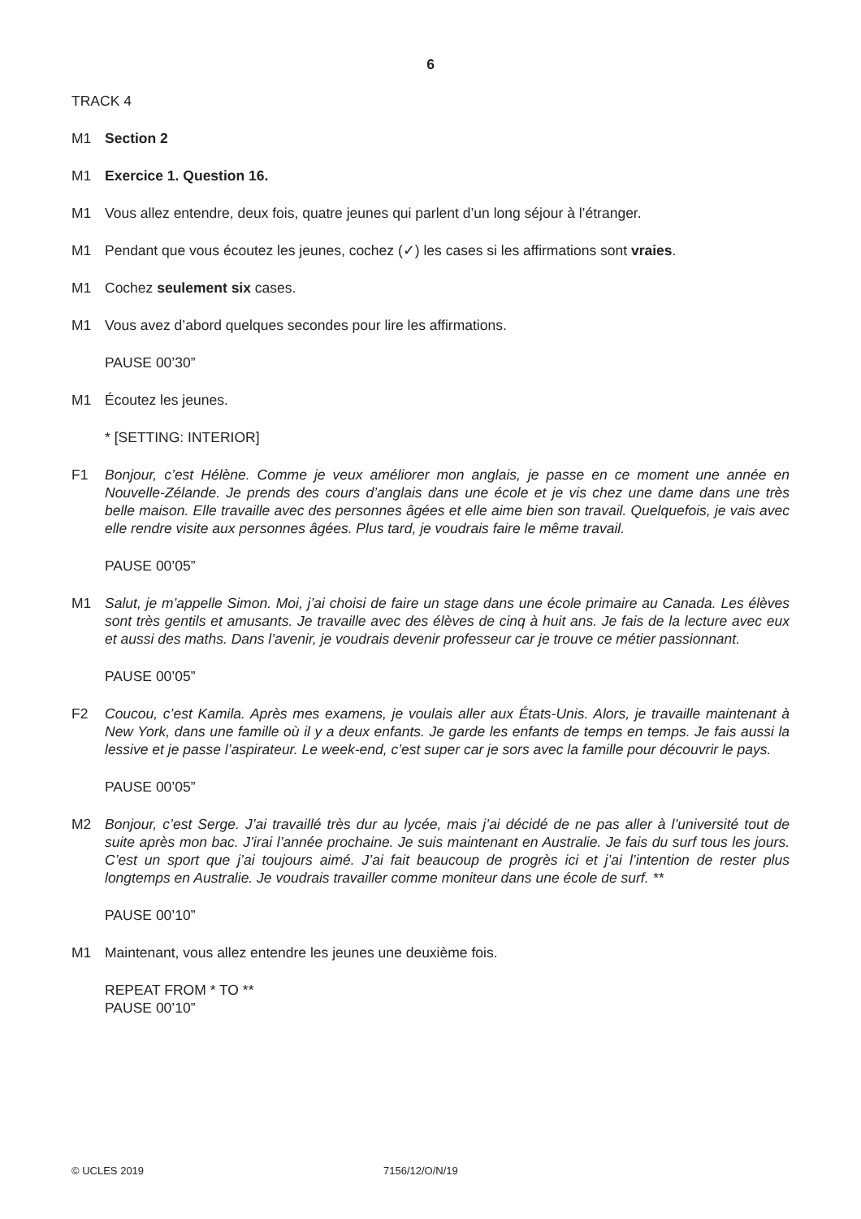6
TRACK 4
M1 Section 2
M1 Exercice 1. Question 16.
M1 Vous allez entendre, deux fois, quatre jeunes qui parlent d’un long séjour à l’étranger.
M1 Pendant que vous écoutez les jeunes, cochez (✓) les cases si les affirmations sont vraies.
M1 Cochez seulement six cases.
M1 Vous avez d’abord quelques secondes pour lire les affirmations.
PAUSE 00’30”
M1 Écoutez les jeunes.
* [SETTING: INTERIOR]
F1 Bonjour, c’est Hélène. Comme je veux améliorer mon anglais, je passe en ce moment une année en Nouvelle-Zélande. Je prends des cours d’anglais dans une école et je vis chez une dame dans une très belle maison. Elle travaille avec des personnes âgées et elle aime bien son travail. Quelquefois, je vais avec elle rendre visite aux personnes âgées. Plus tard, je voudrais faire le même travail.
PAUSE 00’05”
M1 Salut, je m’appelle Simon. Moi, j’ai choisi de faire un stage dans une école primaire au Canada. Les élèves sont très gentils et amusants. Je travaille avec des élèves de cinq à huit ans. Je fais de la lecture avec eux et aussi des maths. Dans l’avenir, je voudrais devenir professeur car je trouve ce métier passionnant.
PAUSE 00’05”
F2 Coucou, c’est Kamila. Après mes examens, je voulais aller aux États-Unis. Alors, je travaille maintenant à New York, dans une famille où il y a deux enfants. Je garde les enfants de temps en temps. Je fais aussi la lessive et je passe l’aspirateur. Le week-end, c’est super car je sors avec la famille pour découvrir le pays.
PAUSE 00’05”
M2 Bonjour, c’est Serge. J’ai travaillé très dur au lycée, mais j’ai décidé de ne pas aller à l’université tout de suite après mon bac. J’irai l’année prochaine. Je suis maintenant en Australie. Je fais du surf tous les jours. C’est un sport que j’ai toujours aimé. J’ai fait beaucoup de progrès ici et j’ai l’intention de rester plus longtemps en Australie. Je voudrais travailler comme moniteur dans une école de surf. **
PAUSE 00’10”
M1 Maintenant, vous allez entendre les jeunes une deuxième fois.
REPEAT FROM * TO **
PAUSE 00’10”
© UCLES 2019 7156/12/O/N/19